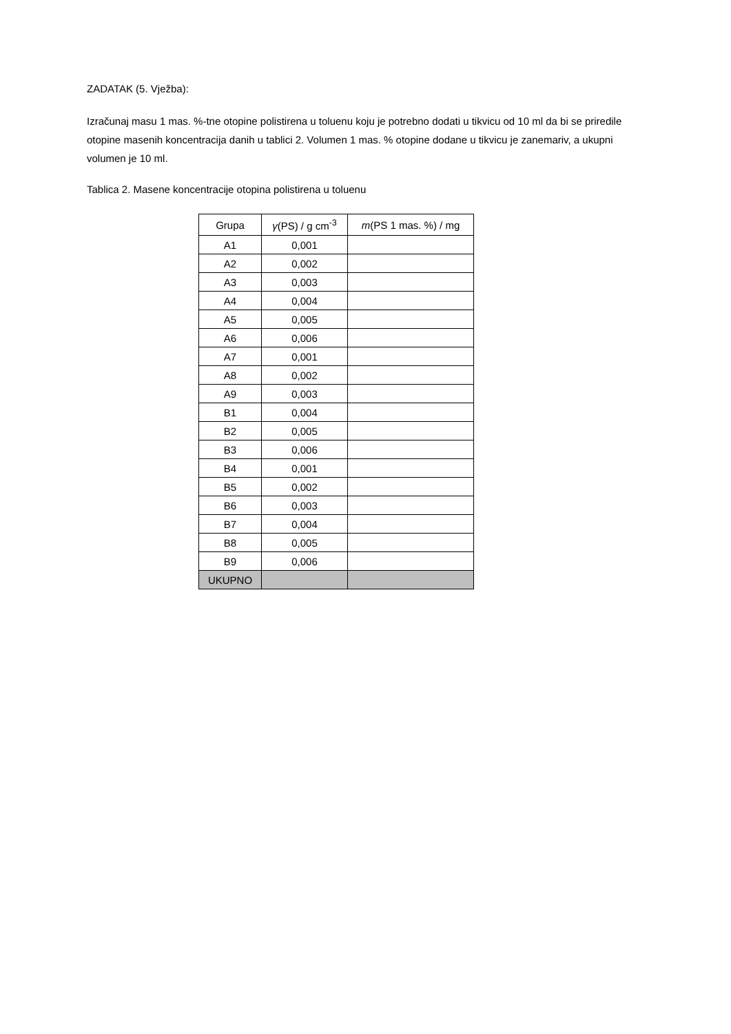ZADATAK (5. Vježba):
Izračunaj masu 1 mas. %-tne otopine polistirena u toluenu koju je potrebno dodati u tikvicu od 10 ml da bi se priredile otopine masenih koncentracija danih u tablici 2. Volumen 1 mas. % otopine dodane u tikvicu je zanemariv, a ukupni volumen je 10 ml.
Tablica 2. Masene koncentracije otopina polistirena u toluenu
| Grupa | γ (PS) / g cm<sup>-3</sup> | m (PS 1 mas. %) / mg |
| --- | --- | --- |
| A1 | 0,001 | |
| A2 | 0,002 | |
| A3 | 0,003 | |
| A4 | 0,004 | |
| A5 | 0,005 | |
| A6 | 0,006 | |
| A7 | 0,001 | |
| A8 | 0,002 | |
| A9 | 0,003 | |
| B1 | 0,004 | |
| B2 | 0,005 | |
| B3 | 0,006 | |
| B4 | 0,001 | |
| B5 | 0,002 | |
| B6 | 0,003 | |
| B7 | 0,004 | |
| B8 | 0,005 | |
| B9 | 0,006 | |
| UKUPNO | | |